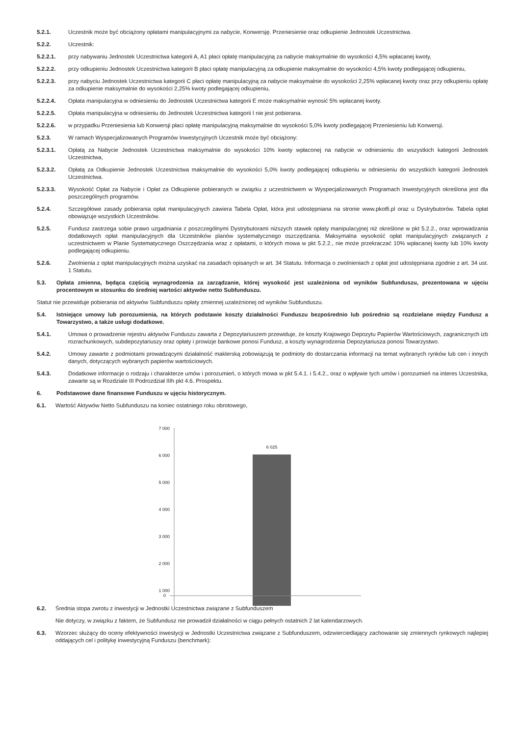5.2.1. Uczestnik może być obciążony opłatami manipulacyjnymi za nabycie, Konwersję. Przeniesienie oraz odkupienie Jednostek Uczestnictwa.
5.2.2. Uczestnik:
5.2.2.1. przy nabywaniu Jednostek Uczestnictwa kategorii A, A1 płaci opłatę manipulacyjną za nabycie maksymalnie do wysokości 4,5% wpłacanej kwoty,
5.2.2.2. przy odkupieniu Jednostek Uczestnictwa kategorii B płaci opłatę manipulacyjną za odkupienie maksymalnie do wysokości 4,5% kwoty podlegającej odkupieniu,
5.2.2.3. przy nabyciu Jednostek Uczestnictwa kategorii C płaci opłatę manipulacyjną za nabycie maksymalnie do wysokości 2,25% wpłacanej kwoty oraz przy odkupieniu opłatę za odkupienie maksymalnie do wysokości 2,25% kwoty podlegającej odkupieniu,
5.2.2.4. Opłata manipulacyjna w odniesieniu do Jednostek Uczestnictwa kategorii E może maksymalnie wynosić 5% wpłacanej kwoty.
5.2.2.5. Opłata manipulacyjna w odniesieniu do Jednostek Uczestnictwa kategorii I nie jest pobierana.
5.2.2.6. w przypadku Przeniesienia lub Konwersji płaci opłatę manipulacyjną maksymalnie do wysokości 5,0% kwoty podlegającej Przeniesieniu lub Konwersji.
5.2.3. W ramach Wyspecjalizowanych Programów Inwestycyjnych Uczestnik może być obciążony:
5.2.3.1. Opłatą za Nabycie Jednostek Uczestnictwa maksymalnie do wysokości 10% kwoty wpłaconej na nabycie w odniesieniu do wszystkich kategorii Jednostek Uczestnictwa,
5.2.3.2. Opłatą za Odkupienie Jednostek Uczestnictwa maksymalnie do wysokości 5,0% kwoty podlegającej odkupieniu w odniesieniu do wszystkich kategorii Jednostek Uczestnictwa.
5.2.3.3. Wysokość Opłat za Nabycie i Opłat za Odkupienie pobieranych w związku z uczestnictwem w Wyspecjalizowanych Programach Inwestycyjnych określona jest dla poszczególnych programów.
5.2.4. Szczegółowe zasady pobierania opłat manipulacyjnych zawiera Tabela Opłat, która jest udostępniana na stronie www.pkotfi.pl oraz u Dystrybutorów. Tabela opłat obowiązuje wszystkich Uczestników.
5.2.5. Fundusz zastrzega sobie prawo uzgadniania z poszczególnymi Dystrybutorami niższych stawek opłaty manipulacyjnej niż określone w pkt 5.2.2., oraz wprowadzania dodatkowych opłat manipulacyjnych dla Uczestników planów systematycznego oszczędzania. Maksymalna wysokość opłat manipulacyjnych związanych z uczestnictwem w Planie Systematycznego Oszczędzania wraz z opłatami, o których mowa w pkt 5.2.2., nie może przekraczać 10% wpłacanej kwoty lub 10% kwoty podlegającej odkupieniu.
5.2.6. Zwolnienia z opłat manipulacyjnych można uzyskać na zasadach opisanych w art. 34 Statutu. Informacja o zwolnieniach z opłat jest udostępniana zgodnie z art. 34 ust. 1 Statutu.
5.3. Opłata zmienna, będąca częścią wynagrodzenia za zarządzanie, której wysokość jest uzależniona od wyników Subfunduszu, prezentowana w ujęciu procentowym w stosunku do średniej wartości aktywów netto Subfunduszu.
Statut nie przewiduje pobierania od aktywów Subfunduszu opłaty zmiennej uzależnionej od wyników Subfunduszu.
5.4. Istniejące umowy lub porozumienia, na których podstawie koszty działalności Funduszu bezpośrednio lub pośrednio są rozdzielane między Fundusz a Towarzystwo, a także usługi dodatkowe.
5.4.1. Umowa o prowadzenie rejestru aktywów Funduszu zawarta z Depozytariuszem przewiduje, że koszty Krajowego Depozytu Papierów Wartościowych, zagranicznych izb rozrachunkowych, subdepozytariuszy oraz opłaty i prowizje bankowe ponosi Fundusz, a koszty wynagrodzenia Depozytariusza ponosi Towarzystwo.
5.4.2. Umowy zawarte z podmiotami prowadzącymi działalność maklerską zobowiązują te podmioty do dostarczania informacji na temat wybranych rynków lub cen i innych danych, dotyczących wybranych papierów wartościowych.
5.4.3. Dodatkowe informacje o rodzaju i charakterze umów i porozumień, o których mowa w pkt 5.4.1. i 5.4.2., oraz o wpływie tych umów i porozumień na interes Uczestnika, zawarte są w Rozdziale III Podrozdział IIIh pkt 4.6. Prospektu.
6. Podstawowe dane finansowe Funduszu w ujęciu historycznym.
6.1. Wartość Aktywów Netto Subfunduszu na koniec ostatniego roku obrotowego,
7 000
6 000
5 000
4 000
3 000
2 000
1 000
6 025
0
6.2. Średnia stopa zwrotu z inwestycji w Jednostki Uczestnictwa związane z Subfunduszem
Nie dotyczy, w związku z faktem, że Subfundusz nie prowadził działalności w ciągu pełnych ostatnich 2 lat kalendarzowych.
6.3. Wzorzec służący do oceny efektywności inwestycji w Jednostki Uczestnictwa związane z Subfunduszem, odzwierciedlający zachowanie się zmiennych rynkowych najlepiej oddających cel i politykę inwestycyjną Funduszu (benchmark):